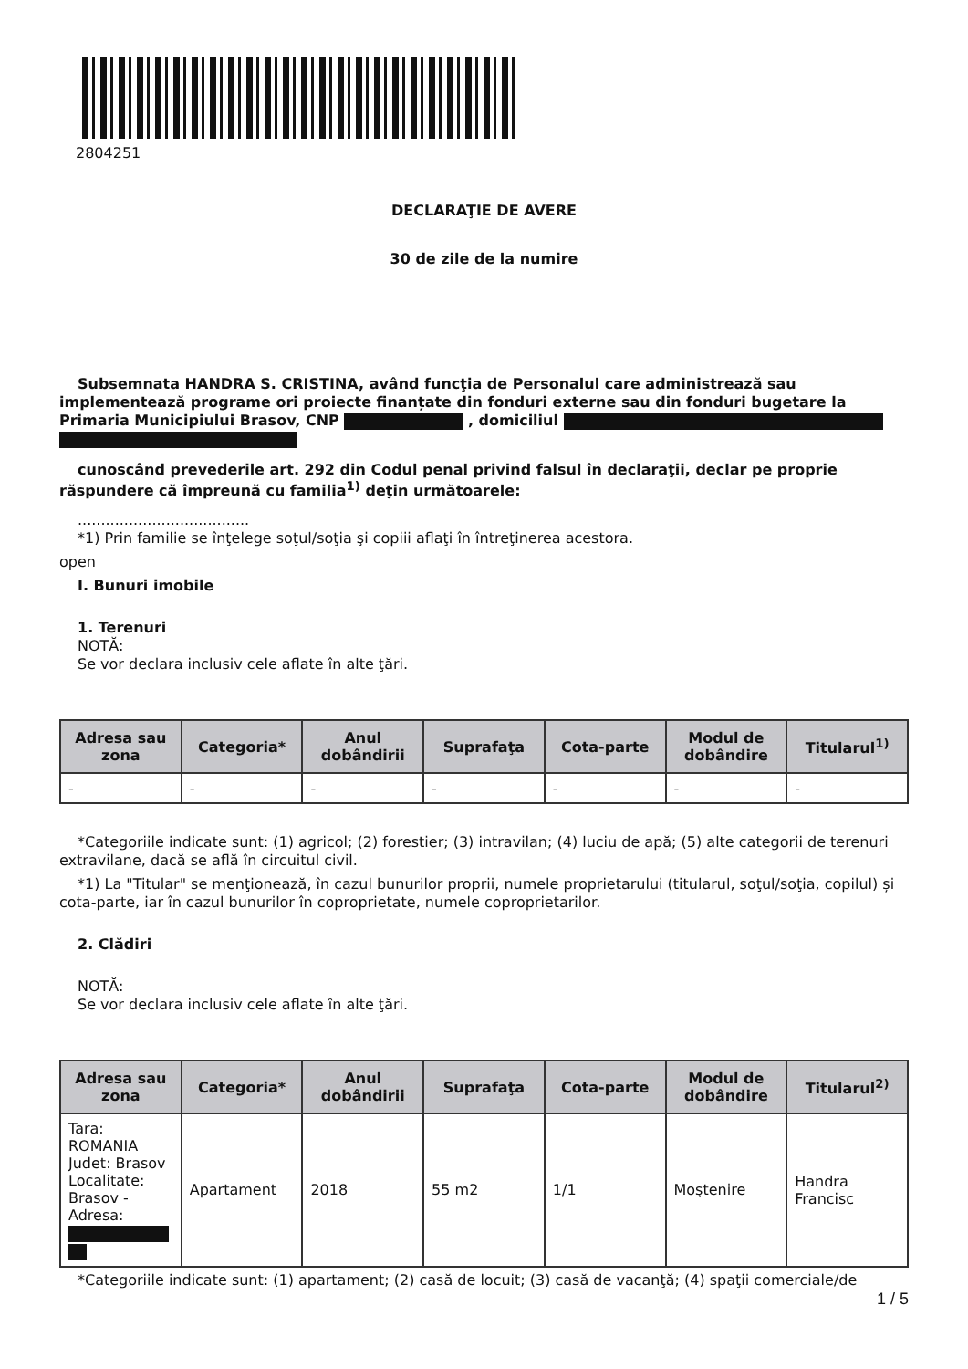2804251
DECLARAŢIE DE AVERE
30 de zile de la numire
Subsemnata HANDRA S. CRISTINA, având funcţia de Personalul care administrează sau implementează programe ori proiecte finanțate din fonduri externe sau din fonduri bugetare la Primaria Municipiului Brasov, CNP , domiciliul
cunoscând prevederile art. 292 din Codul penal privind falsul în declaraţii, declar pe proprie răspundere că împreună cu familia<sup>1)</sup> deţin următoarele:
.....................................
*1) Prin familie se înţelege soţul/soţia şi copiii aflaţi în întreţinerea acestora.
open
I. Bunuri imobile
1. Terenuri
NOTĂ:
Se vor declara inclusiv cele aflate în alte ţări.
| Adresa sau zona | Categoria* | Anul dobândirii | Suprafaţa | Cota-parte | Modul de dobândire | Titularul<sup>1)</sup> |
| --- | --- | --- | --- | --- | --- | --- |
| - | - | - | - | - | - | - |
*Categoriile indicate sunt: (1) agricol; (2) forestier; (3) intravilan; (4) luciu de apă; (5) alte categorii de terenuri extravilane, dacă se află în circuitul civil.
*1) La "Titular" se menţionează, în cazul bunurilor proprii, numele proprietarului (titularul, soţul/soţia, copilul) și cota-parte, iar în cazul bunurilor în coproprietate, numele coproprietarilor.
2. Clădiri
NOTĂ:
Se vor declara inclusiv cele aflate în alte ţări.
| Adresa sau zona | Categoria* | Anul dobândirii | Suprafaţa | Cota-parte | Modul de dobândire | Titularul<sup>2)</sup> |
| --- | --- | --- | --- | --- | --- | --- |
| Tara: ROMANIA Judet: Brasov Localitate: Brasov - Adresa: | Apartament | 2018 | 55 m2 | 1/1 | Moştenire | Handra Francisc |
*Categoriile indicate sunt: (1) apartament; (2) casă de locuit; (3) casă de vacanţă; (4) spaţii comerciale/de
1 / 5